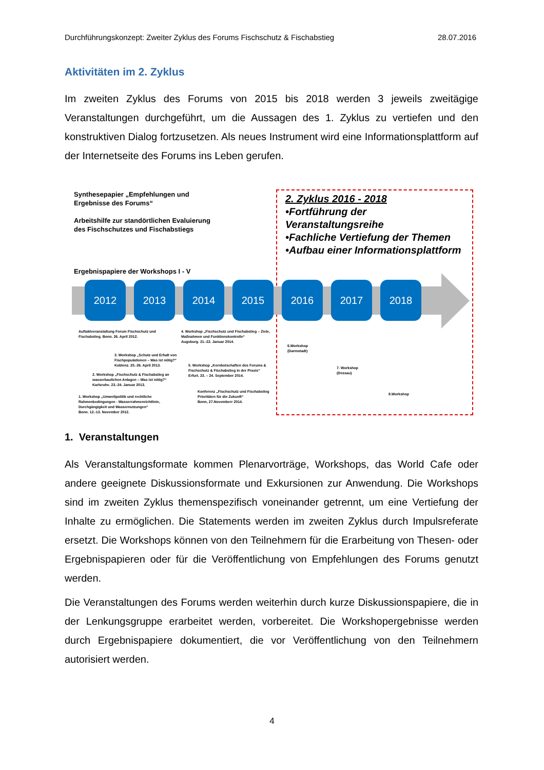Durchführungskonzept: Zweiter Zyklus des Forums Fischschutz & Fischabstieg 28.07.2016
Aktivitäten im 2. Zyklus
Im zweiten Zyklus des Forums von 2015 bis 2018 werden 3 jeweils zweitägige Veranstaltungen durchgeführt, um die Aussagen des 1. Zyklus zu vertiefen und den konstruktiven Dialog fortzusetzen. Als neues Instrument wird eine Informationsplattform auf der Internetseite des Forums ins Leben gerufen.
Synthesepapier „Empfehlungen und Ergebnisse des Forums“
Arbeitshilfe zur standörtlichen Evaluierung des Fischschutzes und Fischabstiegs
Ergebnispapiere der Workshops I - V
2. Zyklus 2016 - 2018
•Fortführung der Veranstaltungsreihe
•Fachliche Vertiefung der Themen
•Aufbau einer Informationsplattform
2012 2013 2014 2015 2016 2017 2018
Auftaktveranstaltung Forum Fischschutz und
Fischabstieg. Bonn. 26. April 2012.
4. Workshop „Fischschutz und Fischabstieg – Ziele,
Maßnahmen und Funktionskontrolle“
Augsburg. 21.-22. Januar 2014.
3. Workshop „Schutz und Erhalt von
Fischpopulationen – Was ist nötig?“
Koblenz. 25.-26. April 2013.
6.Workshop
(Darmstadt)
5. Workshop „Kernbotschaften des Forums &
Fischschutz & Fischabstieg in der Praxis“
Erfurt. 23. – 24. September 2014.
7. Workshop
(Dessau)
2. Workshop „Fischschutz & Fischabstieg an
wasserbaulichen Anlagen – Was ist nötig?“
Karlsruhe. 23.-24. Januar 2013.
Konferenz „Fischschutz und Fischabstieg
Prioritäten für die Zukunft“
Bonn, 27.Novemberr 2014.
8.Workshop
1. Workshop „Umweltpolitik und rechtliche
Rahmenbedingungen - Wasserrahmenrichtlinie,
Durchgängigkeit und Wassernutzungen“
Bonn. 12.-13. November 2012.
1. Veranstaltungen
Als Veranstaltungsformate kommen Plenarvorträge, Workshops, das World Cafe oder andere geeignete Diskussionsformate und Exkursionen zur Anwendung. Die Workshops sind im zweiten Zyklus themenspezifisch voneinander getrennt, um eine Vertiefung der Inhalte zu ermöglichen. Die Statements werden im zweiten Zyklus durch Impulsreferate ersetzt. Die Workshops können von den Teilnehmern für die Erarbeitung von Thesen- oder Ergebnispapieren oder für die Veröffentlichung von Empfehlungen des Forums genutzt werden.
Die Veranstaltungen des Forums werden weiterhin durch kurze Diskussionspapiere, die in der Lenkungsgruppe erarbeitet werden, vorbereitet. Die Workshopergebnisse werden durch Ergebnispapiere dokumentiert, die vor Veröffentlichung von den Teilnehmern autorisiert werden.
4